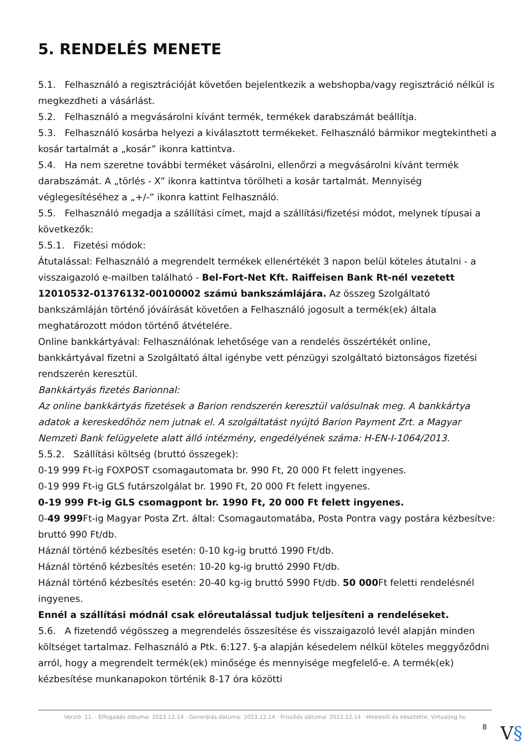5. RENDELÉS MENETE
5.1. Felhasználó a regisztrációját követően bejelentkezik a webshopba/vagy regisztráció nélkül is megkezdheti a vásárlást.
5.2. Felhasználó a megvásárolni kívánt termék, termékek darabszámát beállítja.
5.3. Felhasználó kosárba helyezi a kiválasztott termékeket. Felhasználó bármikor megtekintheti a kosár tartalmát a „kosár” ikonra kattintva.
5.4. Ha nem szeretne további terméket vásárolni, ellenőrzi a megvásárolni kívánt termék darabszámát. A „törlés - X” ikonra kattintva törölheti a kosár tartalmát. Mennyiség véglegesítéséhez a „+/-” ikonra kattint Felhasználó.
5.5. Felhasználó megadja a szállítási címet, majd a szállítási/fizetési módot, melynek típusai a következők:
5.5.1. Fizetési módok:
Átutalással: Felhasználó a megrendelt termékek ellenértékét 3 napon belül köteles átutalni - a visszaigazoló e-mailben található - Bel-Fort-Net Kft. Raiffeisen Bank Rt-nél vezetett 12010532-01376132-00100002 számú bankszámlájára. Az összeg Szolgáltató bankszámláján történő jóváírását követően a Felhasználó jogosult a termék(ek) általa meghatározott módon történő átvételére.
Online bankkártyával: Felhasználónak lehetősége van a rendelés összértékét online, bankkártyával fizetni a Szolgáltató által igénybe vett pénzügyi szolgáltató biztonságos fizetési rendszerén keresztül.
Bankkártyás fizetés Barionnal:
Az online bankkártyás fizetések a Barion rendszerén keresztül valósulnak meg. A bankkártya adatok a kereskedőhöz nem jutnak el. A szolgáltatást nyújtó Barion Payment Zrt. a Magyar Nemzeti Bank felügyelete alatt álló intézmény, engedélyének száma: H-EN-I-1064/2013.
5.5.2. Szállítási költség (bruttó összegek):
0-19 999 Ft-ig FOXPOST csomagautomata br. 990 Ft, 20 000 Ft felett ingyenes.
0-19 999 Ft-ig GLS futárszolgálat br. 1990 Ft, 20 000 Ft felett ingyenes.
0-19 999 Ft-ig GLS csomagpont br. 1990 Ft, 20 000 Ft felett ingyenes.
0-49 999 Ft-ig Magyar Posta Zrt. által: Csomagautomatába, Posta Pontra vagy postára kézbesítve: bruttó 990 Ft/db.
Háznál történő kézbesítés esetén: 0-10 kg-ig bruttó 1990 Ft/db.
Háznál történő kézbesítés esetén: 10-20 kg-ig bruttó 2990 Ft/db.
Háznál történő kézbesítés esetén: 20-40 kg-ig bruttó 5990 Ft/db. 50 000 Ft feletti rendelésnél ingyenes.
Ennél a szállítási módnál csak előreutalással tudjuk teljesíteni a rendeléseket.
5.6. A fizetendő végösszeg a megrendelés összesítése és visszaigazoló levél alapján minden költséget tartalmaz. Felhasználó a Ptk. 6:127. §-a alapján késedelem nélkül köteles meggyőződni arról, hogy a megrendelt termék(ek) minősége és mennyisége megfelelő-e. A termék(ek) kézbesítése munkanapokon történik 8-17 óra közötti
Verzió: 11. · Elfogadás dátuma: 2023.12.14 · Generálás dátuma: 2023.12.14 · Frissítés dátuma: 2023.12.14 · Hitelesíti és készítette: Virtualjog.hu
8 V§